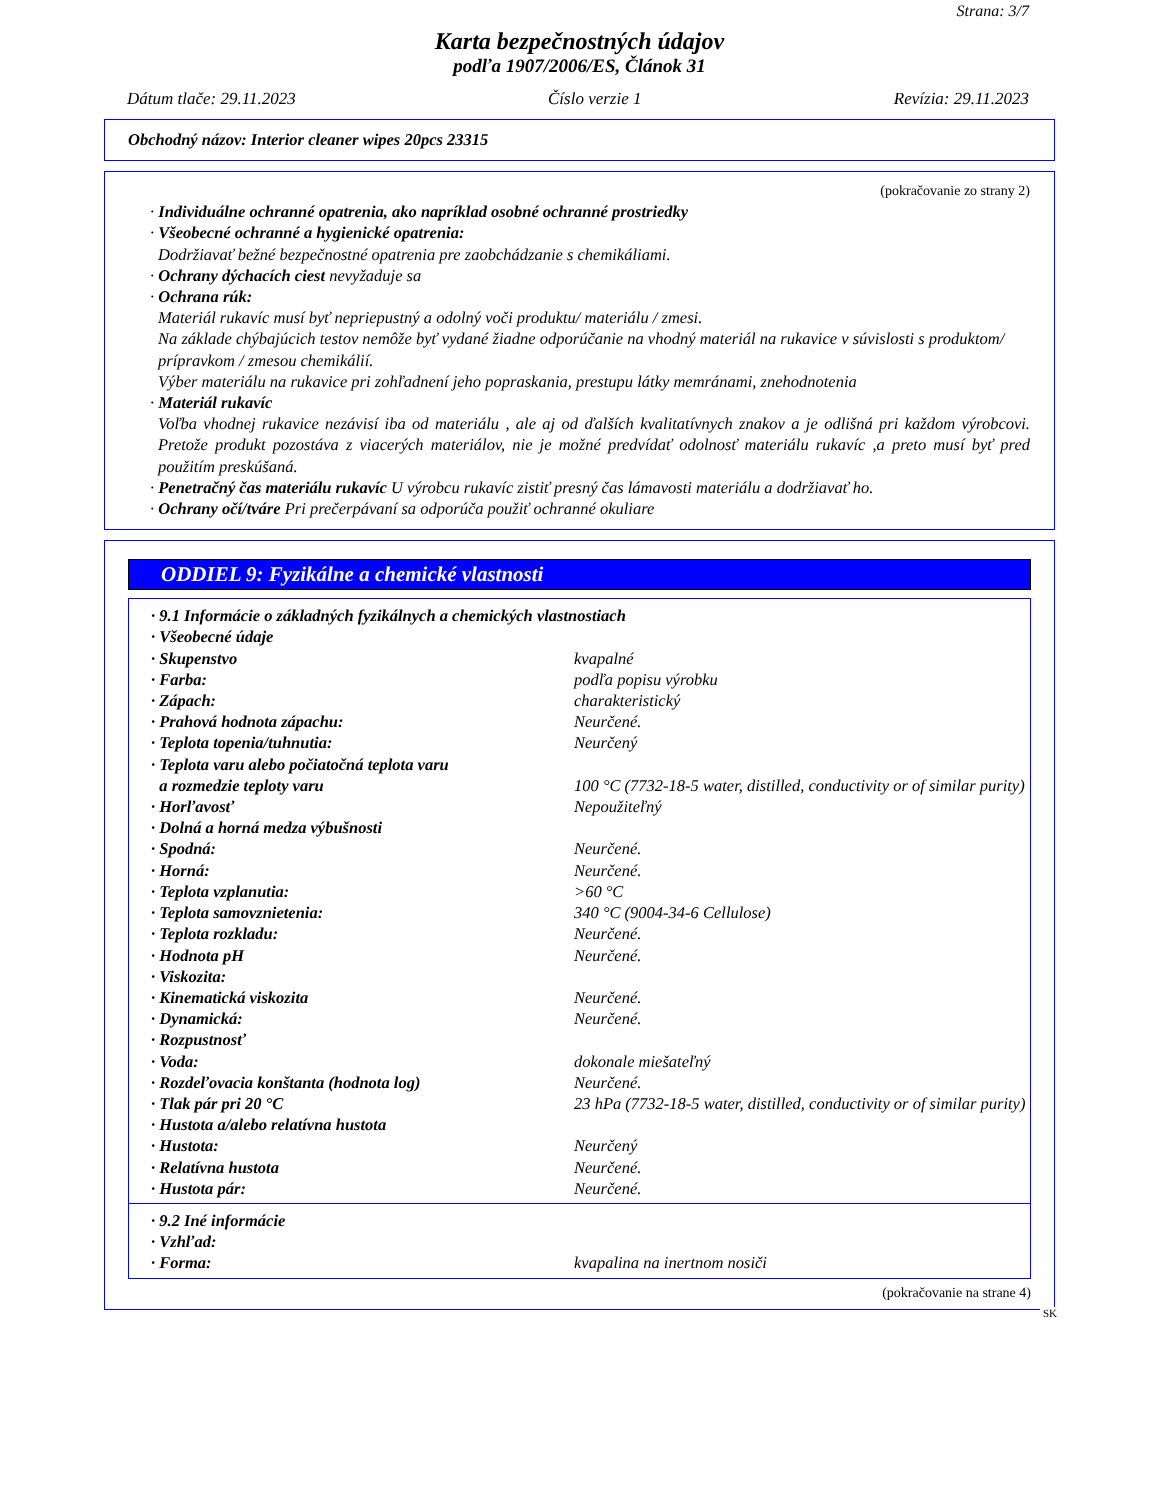Strana: 3/7
Karta bezpečnostných údajov
podľa 1907/2006/ES, Článok 31
Dátum tlače: 29.11.2023 Číslo verzie 1 Revízia: 29.11.2023
Obchodný názov: Interior cleaner wipes 20pcs 23315
(pokračovanie zo strany 2)
· Individuálne ochranné opatrenia, ako napríklad osobné ochranné prostriedky
· Všeobecné ochranné a hygienické opatrenia:
Dodržiavať bežné bezpečnostné opatrenia pre zaobchádzanie s chemikáliami.
· Ochrany dýchacích ciest nevyžaduje sa
· Ochrana rúk:
Materiál rukavíc musí byť nepriepustný a odolný voči produktu/ materiálu / zmesi.
Na základe chýbajúcich testov nemôže byť vydané žiadne odporúčanie na vhodný materiál na rukavice v súvislosti s produktom/ prípravkom / zmesou chemikálií.
Výber materiálu na rukavice pri zohľadnení jeho popraskania, prestupu látky memránami, znehodnotenia
· Materiál rukavíc
Voľba vhodnej rukavice nezávisí iba od materiálu , ale aj od ďalších kvalitatívnych znakov a je odlišná pri každom výrobcovi. Pretože produkt pozostáva z viacerých materiálov, nie je možné predvídať odolnosť materiálu rukavíc ,a preto musí byť pred použitím preskúšaná.
· Penetračný čas materiálu rukavíc U výrobcu rukavíc zistiť presný čas lámavosti materiálu a dodržiavať ho.
· Ochrany očí/tváre Pri prečerpávaní sa odporúča použiť ochranné okuliare
ODDIEL 9: Fyzikálne a chemické vlastnosti
| · 9.1 Informácie o základných fyzikálnych a chemických vlastnostiach | |
| · Všeobecné údaje | |
| · Skupenstvo | kvapalné |
| · Farba: | podľa popisu výrobku |
| · Zápach: | charakteristický |
| · Prahová hodnota zápachu: | Neurčené. |
| · Teplota topenia/tuhnutia: | Neurčený |
| · Teplota varu alebo počiatočná teplota varu a rozmedzie teploty varu | 100 °C (7732-18-5 water, distilled, conductivity or of similar purity) |
| · Horľavosť | Nepoužiteľný |
| · Dolná a horná medza výbušnosti | |
| · Spodná: | Neurčené. |
| · Horná: | Neurčené. |
| · Teplota vzplanutia: | >60 °C |
| · Teplota samovznietenia: | 340 °C (9004-34-6 Cellulose) |
| · Teplota rozkladu: | Neurčené. |
| · Hodnota pH | Neurčené. |
| · Viskozita: | |
| · Kinematická viskozita | Neurčené. |
| · Dynamická: | Neurčené. |
| · Rozpustnosť | |
| · Voda: | dokonale miešateľný |
| · Rozdeľovacia konštanta (hodnota log) | Neurčené. |
| · Tlak pár pri 20 °C | 23 hPa (7732-18-5 water, distilled, conductivity or of similar purity) |
| · Hustota a/alebo relatívna hustota | |
| · Hustota: | Neurčený |
| · Relatívna hustota | Neurčené. |
| · Hustota pár: | Neurčené. |
| · 9.2 Iné informácie | |
| · Vzhľad: | |
| · Forma: | kvapalina na inertnom nosiči |
(pokračovanie na strane 4)
SK